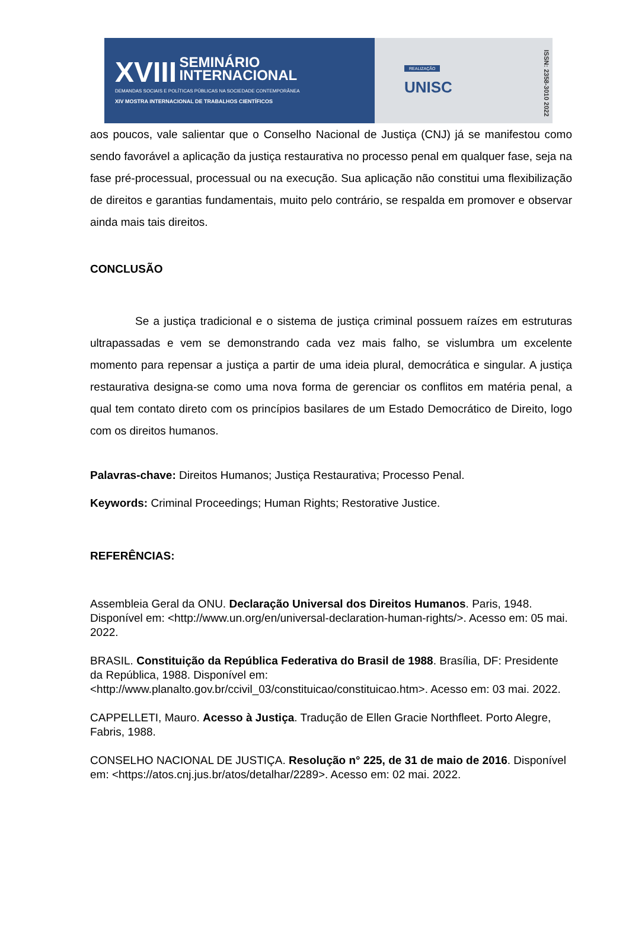XVIII SEMINÁRIO
INTERNACIONAL
DEMANDAS SOCIAIS E POLÍTICAS PÚBLICAS NA SOCIEDADE CONTEMPORÂNEA
XIV MOSTRA INTERNACIONAL DE TRABALHOS CIENTÍFICOS
REALIZAÇÃO
UNISC
ISSN: 2358-3010 2022
aos poucos, vale salientar que o Conselho Nacional de Justiça (CNJ) já se manifestou como sendo favorável a aplicação da justiça restaurativa no processo penal em qualquer fase, seja na fase pré-processual, processual ou na execução. Sua aplicação não constitui uma flexibilização de direitos e garantias fundamentais, muito pelo contrário, se respalda em promover e observar ainda mais tais direitos.
CONCLUSÃO
Se a justiça tradicional e o sistema de justiça criminal possuem raízes em estruturas ultrapassadas e vem se demonstrando cada vez mais falho, se vislumbra um excelente momento para repensar a justiça a partir de uma ideia plural, democrática e singular. A justiça restaurativa designa-se como uma nova forma de gerenciar os conflitos em matéria penal, a qual tem contato direto com os princípios basilares de um Estado Democrático de Direito, logo com os direitos humanos.
Palavras-chave: Direitos Humanos; Justiça Restaurativa; Processo Penal.
Keywords: Criminal Proceedings; Human Rights; Restorative Justice.
REFERÊNCIAS:
Assembleia Geral da ONU. Declaração Universal dos Direitos Humanos. Paris, 1948. Disponível em: <http://www.un.org/en/universal-declaration-human-rights/>. Acesso em: 05 mai. 2022.
BRASIL. Constituição da República Federativa do Brasil de 1988. Brasília, DF: Presidente da República, 1988. Disponível em: <http://www.planalto.gov.br/ccivil_03/constituicao/constituicao.htm>. Acesso em: 03 mai. 2022.
CAPPELLETI, Mauro. Acesso à Justiça. Tradução de Ellen Gracie Northfleet. Porto Alegre, Fabris, 1988.
CONSELHO NACIONAL DE JUSTIÇA. Resolução n° 225, de 31 de maio de 2016. Disponível em: <https://atos.cnj.jus.br/atos/detalhar/2289>. Acesso em: 02 mai. 2022.